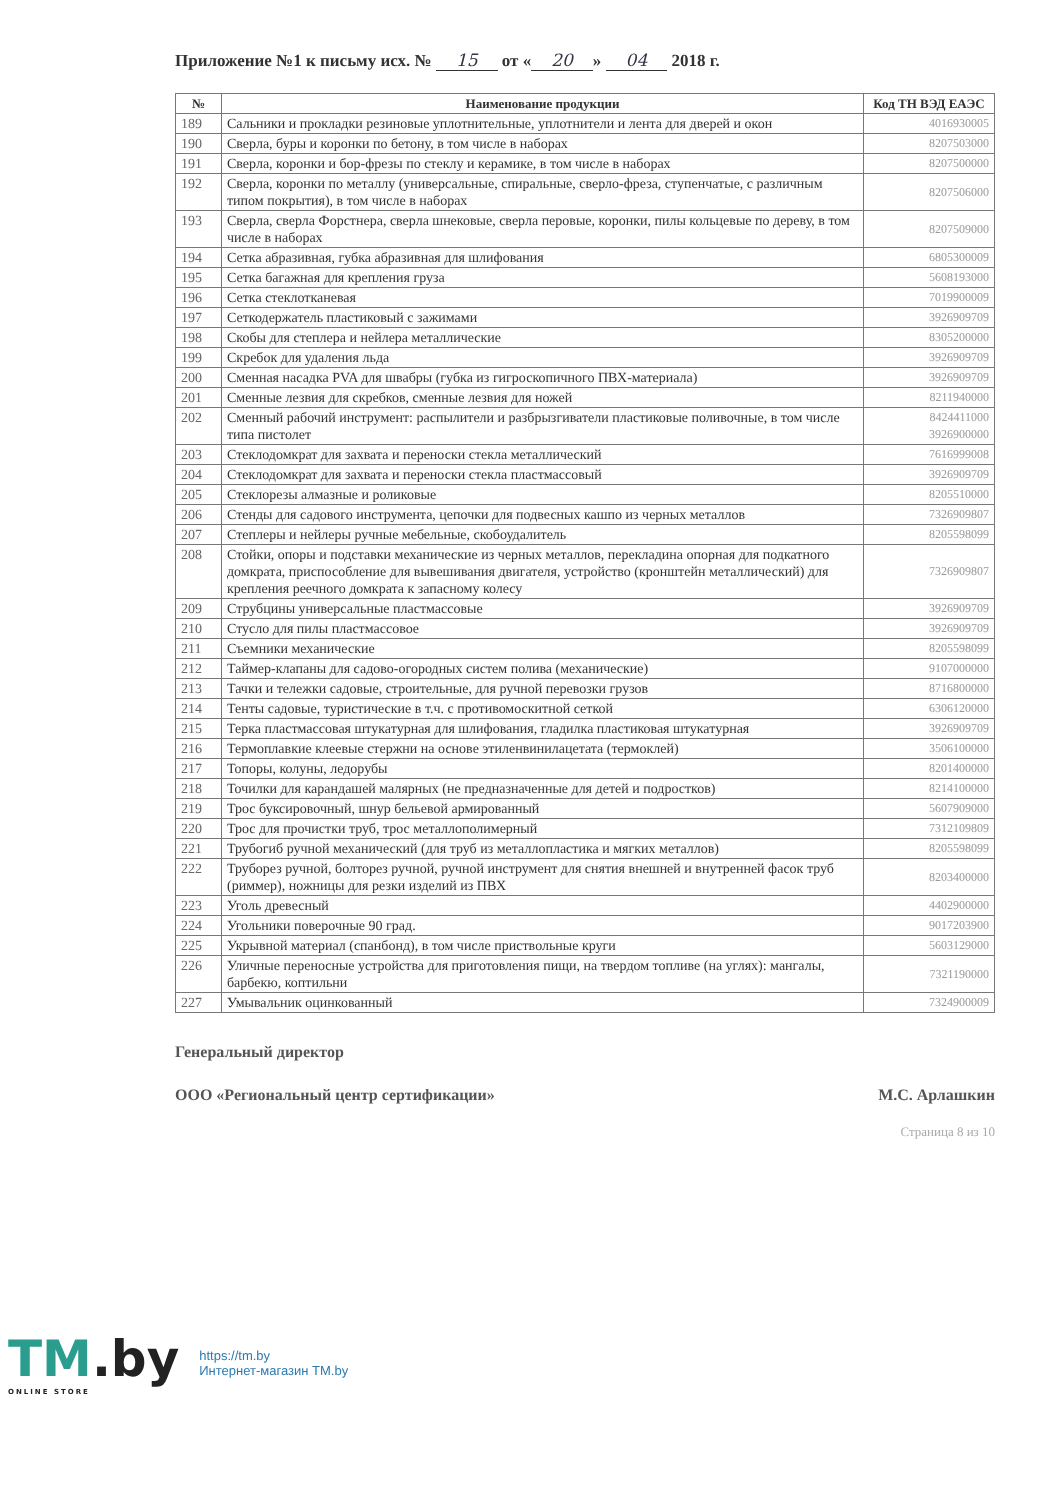Приложение №1 к письму исх. № 15 от « 20 » 04 2018 г.
| № | Наименование продукции | Код ТН ВЭД ЕАЭС |
| --- | --- | --- |
| 189 | Сальники и прокладки резиновые уплотнительные, уплотнители и лента для дверей и окон | 4016930005 |
| 190 | Сверла, буры и коронки по бетону, в том числе в наборах | 8207503000 |
| 191 | Сверла, коронки и бор-фрезы по стеклу и керамике, в том числе в наборах | 8207500000 |
| 192 | Сверла, коронки по металлу (универсальные, спиральные, сверло-фреза, ступенчатые, с различным типом покрытия), в том числе в наборах | 8207506000 |
| 193 | Сверла, сверла Форстнера, сверла шнековые, сверла перовые, коронки, пилы кольцевые по дереву, в том числе в наборах | 8207509000 |
| 194 | Сетка абразивная, губка абразивная для шлифования | 6805300009 |
| 195 | Сетка багажная для крепления груза | 5608193000 |
| 196 | Сетка стеклотканевая | 7019900009 |
| 197 | Сеткодержатель пластиковый с зажимами | 3926909709 |
| 198 | Скобы для степлера и нейлера металлические | 8305200000 |
| 199 | Скребок для удаления льда | 3926909709 |
| 200 | Сменная насадка PVA для швабры (губка из гигроскопичного ПВХ-материала) | 3926909709 |
| 201 | Сменные лезвия для скребков, сменные лезвия для ножей | 8211940000 |
| 202 | Сменный рабочий инструмент: распылители и разбрызгиватели пластиковые поливочные, в том числе типа пистолет | 8424411000 3926900000 |
| 203 | Стеклодомкрат для захвата и переноски стекла металлический | 7616999008 |
| 204 | Стеклодомкрат для захвата и переноски стекла пластмассовый | 3926909709 |
| 205 | Стеклорезы алмазные и роликовые | 8205510000 |
| 206 | Стенды для садового инструмента, цепочки для подвесных кашпо из черных металлов | 7326909807 |
| 207 | Степлеры и нейлеры ручные мебельные, скобоудалитель | 8205598099 |
| 208 | Стойки, опоры и подставки механические из черных металлов, перекладина опорная для подкатного домкрата, приспособление для вывешивания двигателя, устройство (кронштейн металлический) для крепления реечного домкрата к запасному колесу | 7326909807 |
| 209 | Струбцины универсальные пластмассовые | 3926909709 |
| 210 | Стусло для пилы пластмассовое | 3926909709 |
| 211 | Съемники механические | 8205598099 |
| 212 | Таймер-клапаны для садово-огородных систем полива (механические) | 9107000000 |
| 213 | Тачки и тележки садовые, строительные, для ручной перевозки грузов | 8716800000 |
| 214 | Тенты садовые, туристические в т.ч. с противомоскитной сеткой | 6306120000 |
| 215 | Терка пластмассовая штукатурная для шлифования, гладилка пластиковая штукатурная | 3926909709 |
| 216 | Термоплавкие клеевые стержни на основе этиленвинилацетата (термоклей) | 3506100000 |
| 217 | Топоры, колуны, ледорубы | 8201400000 |
| 218 | Точилки для карандашей малярных (не предназначенные для детей и подростков) | 8214100000 |
| 219 | Трос буксировочный, шнур бельевой армированный | 5607909000 |
| 220 | Трос для прочистки труб, трос металлополимерный | 7312109809 |
| 221 | Трубогиб ручной механический (для труб из металлопластика и мягких металлов) | 8205598099 |
| 222 | Труборез ручной, болторез ручной, ручной инструмент для снятия внешней и внутренней фасок труб (риммер), ножницы для резки изделий из ПВХ | 8203400000 |
| 223 | Уголь древесный | 4402900000 |
| 224 | Угольники поверочные 90 град. | 9017203900 |
| 225 | Укрывной материал (спанбонд), в том числе приствольные круги | 5603129000 |
| 226 | Уличные переносные устройства для приготовления пищи, на твердом топливе (на углях): мангалы, барбекю, коптильни | 7321190000 |
| 227 | Умывальник оцинкованный | 7324900009 |
Генеральный директор
ООО «Региональный центр сертификации» М.С. Арлашкин
Страница 8 из 10
TM.by
ONLINE STORE
https://tm.by
Интернет-магазин TM.by